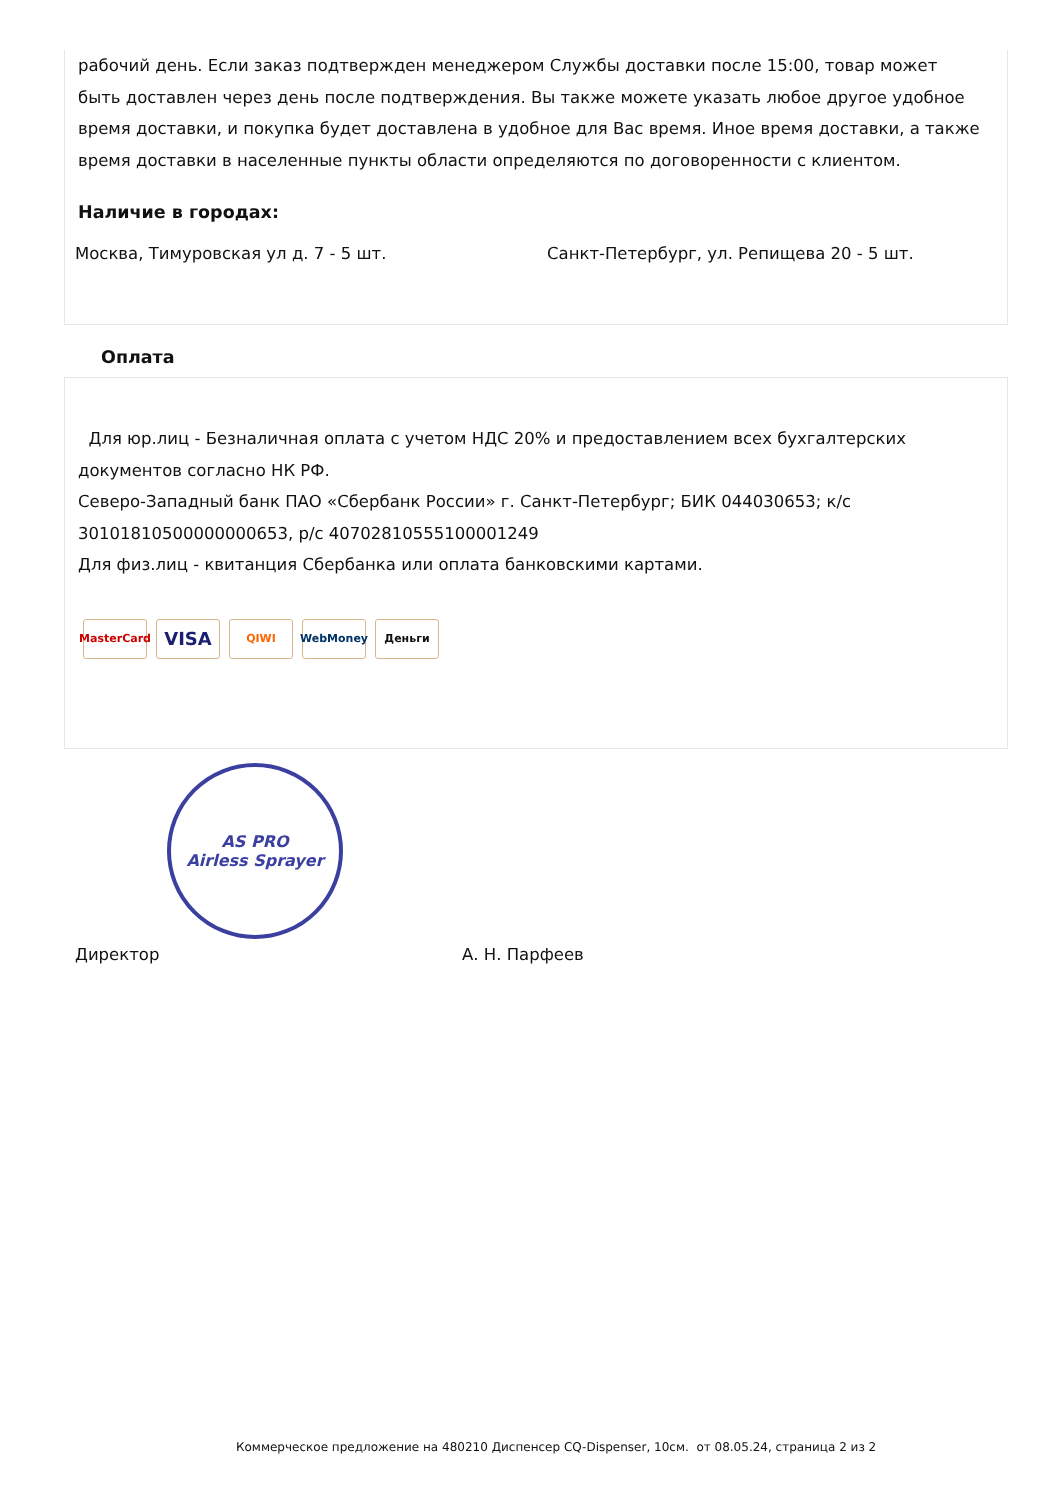рабочий день. Если заказ подтвержден менеджером Службы доставки после 15:00, товар может быть доставлен через день после подтверждения. Вы также можете указать любое другое удобное время доставки, и покупка будет доставлена в удобное для Вас время. Иное время доставки, а также время доставки в населенные пункты области определяются по договоренности с клиентом.
Наличие в городах:
Москва, Тимуровская ул д. 7 - 5 шт. Санкт-Петербург, ул. Репищева 20 - 5 шт.
Оплата
Для юр.лиц - Безналичная оплата с учетом НДС 20% и предоставлением всех бухгалтерских документов согласно НК РФ.
Северо-Западный банк ПАО «Сбербанк России» г. Санкт-Петербург; БИК 044030653; к/с 30101810500000000653, р/с 40702810555100001249
Для физ.лиц - квитанция Сбербанка или оплата банковскими картами.
MasterCard
VISA
QIWI WebMoney Деньги
AS PRO
Airless Sprayer
Директор А. Н. Парфеев
Коммерческое предложение на 480210 Диспенсер CQ-Dispenser, 10см. от 08.05.24, страница 2 из 2